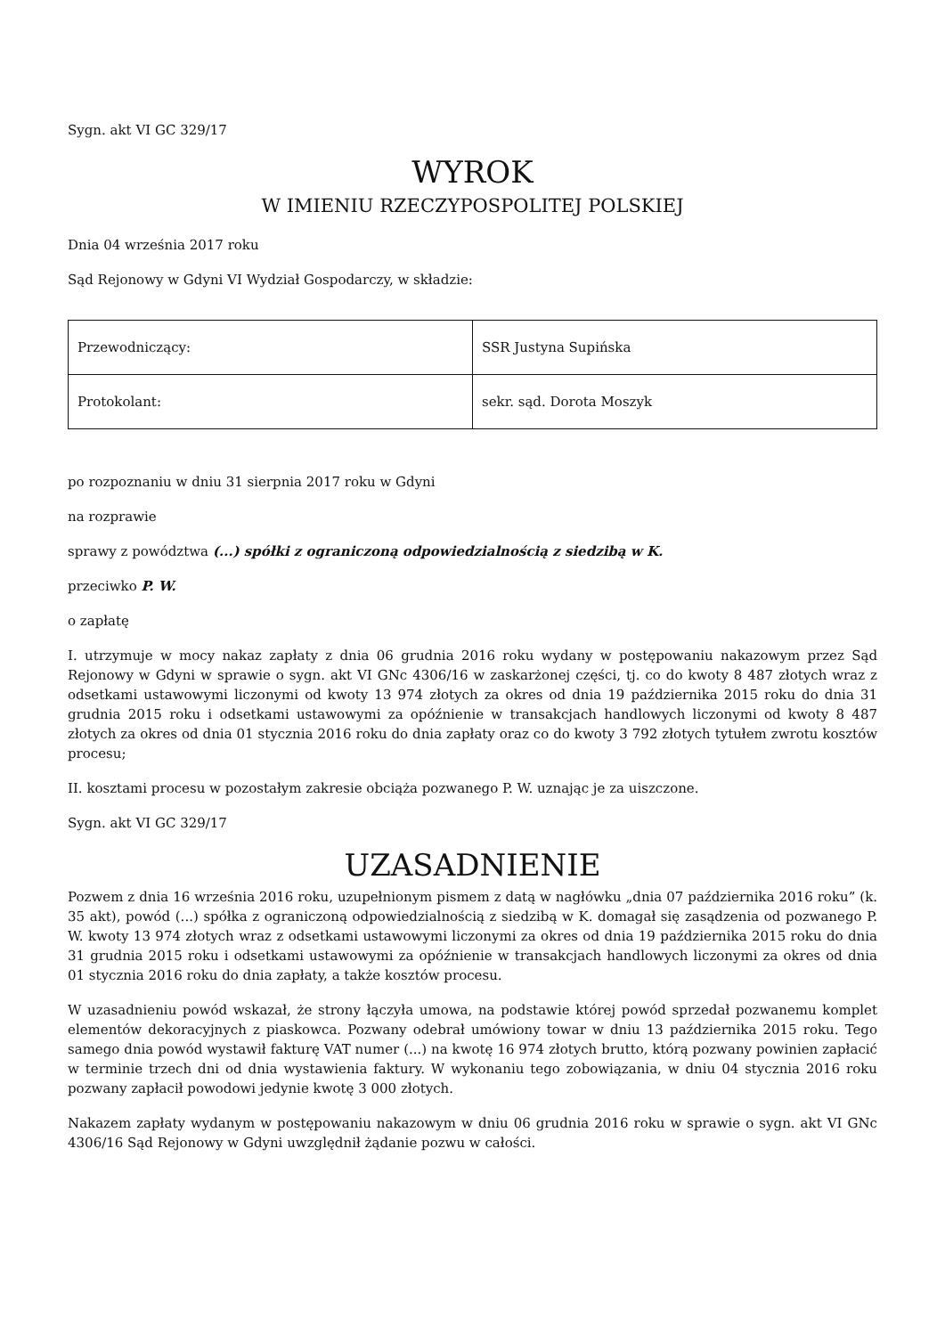Sygn. akt VI GC 329/17
WYROK
W IMIENIU RZECZYPOSPOLITEJ POLSKIEJ
Dnia 04 września 2017 roku
Sąd Rejonowy w Gdyni VI Wydział Gospodarczy, w składzie:
| Przewodniczący: | SSR Justyna Supińska |
| Protokolant: | sekr. sąd. Dorota Moszyk |
po rozpoznaniu w dniu 31 sierpnia 2017 roku w Gdyni
na rozprawie
sprawy z powództwa (...) spółki z ograniczoną odpowiedzialnością z siedzibą w K.
przeciwko P. W.
o zapłatę
I. utrzymuje w mocy nakaz zapłaty z dnia 06 grudnia 2016 roku wydany w postępowaniu nakazowym przez Sąd Rejonowy w Gdyni w sprawie o sygn. akt VI GNc 4306/16 w zaskarżonej części, tj. co do kwoty 8 487 złotych wraz z odsetkami ustawowymi liczonymi od kwoty 13 974 złotych za okres od dnia 19 października 2015 roku do dnia 31 grudnia 2015 roku i odsetkami ustawowymi za opóźnienie w transakcjach handlowych liczonymi od kwoty 8 487 złotych za okres od dnia 01 stycznia 2016 roku do dnia zapłaty oraz co do kwoty 3 792 złotych tytułem zwrotu kosztów procesu;
II. kosztami procesu w pozostałym zakresie obciąża pozwanego P. W. uznając je za uiszczone.
Sygn. akt VI GC 329/17
UZASADNIENIE
Pozwem z dnia 16 września 2016 roku, uzupełnionym pismem z datą w nagłówku „dnia 07 października 2016 roku” (k. 35 akt), powód (...) spółka z ograniczoną odpowiedzialnością z siedzibą w K. domagał się zasądzenia od pozwanego P. W. kwoty 13 974 złotych wraz z odsetkami ustawowymi liczonymi za okres od dnia 19 października 2015 roku do dnia 31 grudnia 2015 roku i odsetkami ustawowymi za opóźnienie w transakcjach handlowych liczonymi za okres od dnia 01 stycznia 2016 roku do dnia zapłaty, a także kosztów procesu.
W uzasadnieniu powód wskazał, że strony łączyła umowa, na podstawie której powód sprzedał pozwanemu komplet elementów dekoracyjnych z piaskowca. Pozwany odebrał umówiony towar w dniu 13 października 2015 roku. Tego samego dnia powód wystawił fakturę VAT numer (...) na kwotę 16 974 złotych brutto, którą pozwany powinien zapłacić w terminie trzech dni od dnia wystawienia faktury. W wykonaniu tego zobowiązania, w dniu 04 stycznia 2016 roku pozwany zapłacił powodowi jedynie kwotę 3 000 złotych.
Nakazem zapłaty wydanym w postępowaniu nakazowym w dniu 06 grudnia 2016 roku w sprawie o sygn. akt VI GNc 4306/16 Sąd Rejonowy w Gdyni uwzględnił żądanie pozwu w całości.